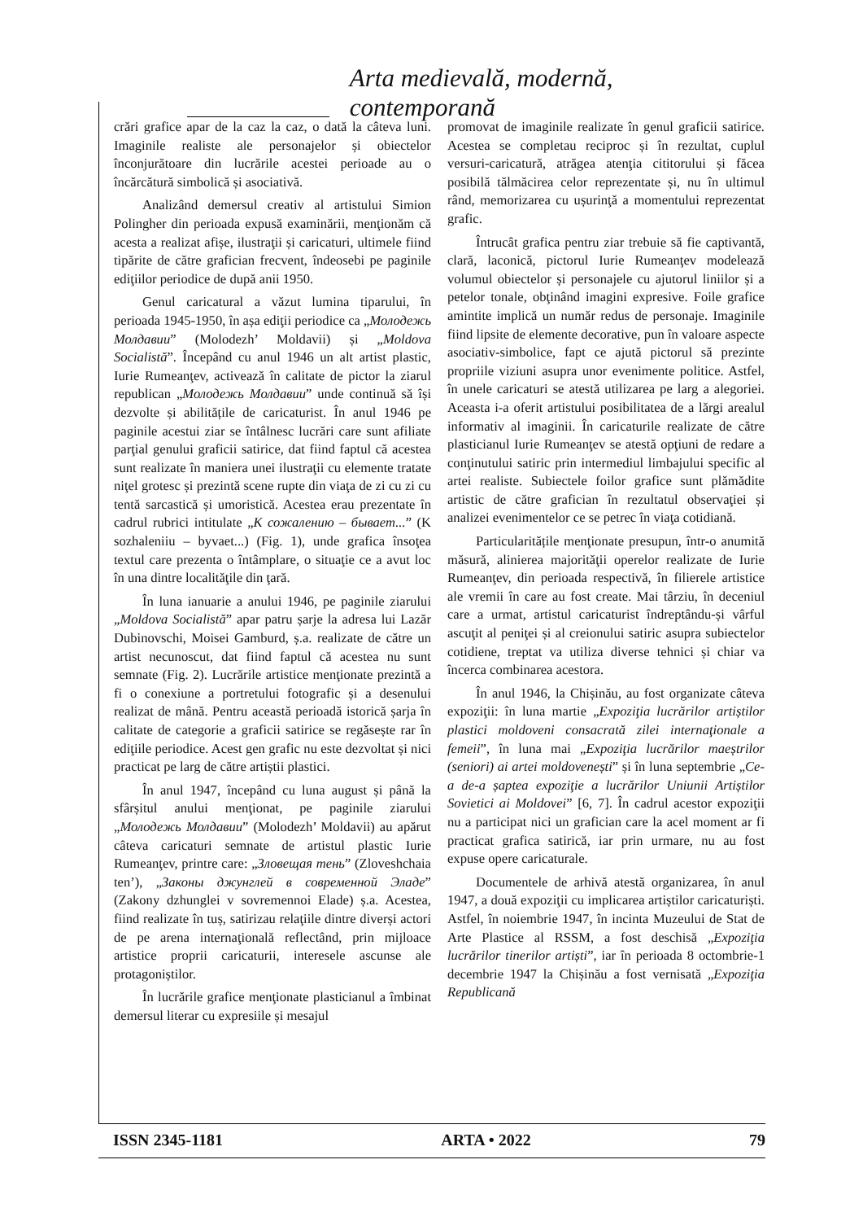Arta medievală, modernă, contemporană
crări grafice apar de la caz la caz, o dată la câteva luni. Imaginile realiste ale personajelor și obiectelor înconjurătoare din lucrările acestei perioade au o încărcătură simbolică și asociativă.
Analizând demersul creativ al artistului Simion Polingher din perioada expusă examinării, menţionăm că acesta a realizat afișe, ilustraţii și caricaturi, ultimele fiind tipărite de către grafician frecvent, îndeosebi pe paginile ediţiilor periodice de după anii 1950.
Genul caricatural a văzut lumina tiparului, în perioada 1945-1950, în așa ediţii periodice ca „Молодежь Молдавии” (Molodezh’ Moldavii) și „Moldova Socialistă”. Începând cu anul 1946 un alt artist plastic, Iurie Rumeanţev, activează în calitate de pictor la ziarul republican „Молодежь Молдавии” unde continuă să își dezvolte și abilitățile de caricaturist. În anul 1946 pe paginile acestui ziar se întâlnesc lucrări care sunt afiliate parţial genului graficii satirice, dat fiind faptul că acestea sunt realizate în maniera unei ilustraţii cu elemente tratate niţel grotesc și prezintă scene rupte din viaţa de zi cu zi cu tentă sarcastică și umoristică. Acestea erau prezentate în cadrul rubrici intitulate „К сожалению – бывает...” (K sozhaleniiu – byvaet...) (Fig. 1), unde grafica însoţea textul care prezenta o întâmplare, o situaţie ce a avut loc în una dintre localităţile din ţară.
În luna ianuarie a anului 1946, pe paginile ziarului „Moldova Socialistă” apar patru șarje la adresa lui Lazăr Dubinovschi, Moisei Gamburd, ș.a. realizate de către un artist necunoscut, dat fiind faptul că acestea nu sunt semnate (Fig. 2). Lucrările artistice menţionate prezintă a fi o conexiune a portretului fotografic și a desenului realizat de mână. Pentru această perioadă istorică șarja în calitate de categorie a graficii satirice se regăsește rar în ediţiile periodice. Acest gen grafic nu este dezvoltat și nici practicat pe larg de către artiștii plastici.
În anul 1947, începând cu luna august și până la sfârșitul anului menţionat, pe paginile ziarului „Молодежь Молдавии” (Molodezh’ Moldavii) au apărut câteva caricaturi semnate de artistul plastic Iurie Rumeanţev, printre care: „Зловещая тень” (Zloveshchaia ten’), „Законы джунглей в современной Эладе” (Zakony dzhunglei v sovremennoi Elade) ș.a. Acestea, fiind realizate în tuș, satirizau relaţiile dintre diverși actori de pe arena internaţională reflectând, prin mijloace artistice proprii caricaturii, interesele ascunse ale protagoniștilor.
În lucrările grafice menţionate plasticianul a îmbinat demersul literar cu expresiile și mesajul
promovat de imaginile realizate în genul graficii satirice. Acestea se completau reciproc și în rezultat, cuplul versuri-caricatură, atrăgea atenţia cititorului și făcea posibilă tălmăcirea celor reprezentate și, nu în ultimul rând, memorizarea cu ușurinţă a momentului reprezentat grafic.
Întrucât grafica pentru ziar trebuie să fie captivantă, clară, laconică, pictorul Iurie Rumeanţev modelează volumul obiectelor și personajele cu ajutorul liniilor și a petelor tonale, obţinând imagini expresive. Foile grafice amintite implică un număr redus de personaje. Imaginile fiind lipsite de elemente decorative, pun în valoare aspecte asociativ-simbolice, fapt ce ajută pictorul să prezinte propriile viziuni asupra unor evenimente politice. Astfel, în unele caricaturi se atestă utilizarea pe larg a alegoriei. Aceasta i-a oferit artistului posibilitatea de a lărgi arealul informativ al imaginii. În caricaturile realizate de către plasticianul Iurie Rumeanţev se atestă opţiuni de redare a conţinutului satiric prin intermediul limbajului specific al artei realiste. Subiectele foilor grafice sunt plămădite artistic de către grafician în rezultatul observaţiei și analizei evenimentelor ce se petrec în viaţa cotidiană.
Particularitățile menţionate presupun, într-o anumită măsură, alinierea majorităţii operelor realizate de Iurie Rumeanţev, din perioada respectivă, în filierele artistice ale vremii în care au fost create. Mai târziu, în deceniul care a urmat, artistul caricaturist îndreptându-și vârful ascuţit al peniţei și al creionului satiric asupra subiectelor cotidiene, treptat va utiliza diverse tehnici și chiar va încerca combinarea acestora.
În anul 1946, la Chișinău, au fost organizate câteva expoziţii: în luna martie „Expoziţia lucrărilor artiștilor plastici moldoveni consacrată zilei internaţionale a femeii”, în luna mai „Expoziţia lucrărilor maeștrilor (seniori) ai artei moldovenești” și în luna septembrie „Ce-a de-a șaptea expoziţie a lucrărilor Uniunii Artiștilor Sovietici ai Moldovei” [6, 7]. În cadrul acestor expoziţii nu a participat nici un grafician care la acel moment ar fi practicat grafica satirică, iar prin urmare, nu au fost expuse opere caricaturale.
Documentele de arhivă atestă organizarea, în anul 1947, a două expoziţii cu implicarea artiștilor caricaturiști. Astfel, în noiembrie 1947, în incinta Muzeului de Stat de Arte Plastice al RSSM, a fost deschisă „Expoziţia lucrărilor tinerilor artiști”, iar în perioada 8 octombrie-1 decembrie 1947 la Chișinău a fost vernisată „Expoziţia Republicană
ISSN 2345-1181 ARTA • 2022 79